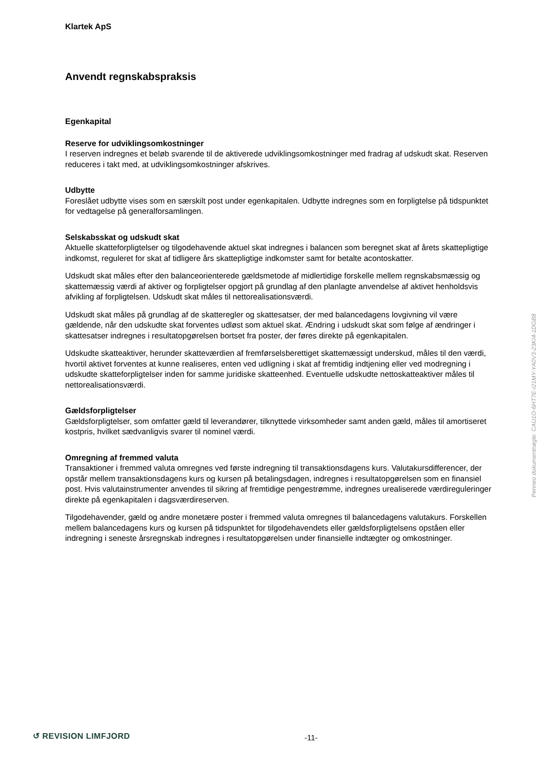Klartek ApS
Anvendt regnskabspraksis
Egenkapital
Reserve for udviklingsomkostninger
I reserven indregnes et beløb svarende til de aktiverede udviklingsomkostninger med fradrag af udskudt skat. Reserven reduceres i takt med, at udviklingsomkostninger afskrives.
Udbytte
Foreslået udbytte vises som en særskilt post under egenkapitalen. Udbytte indregnes som en forpligtelse på tidspunktet for vedtagelse på generalforsamlingen.
Selskabsskat og udskudt skat
Aktuelle skatteforpligtelser og tilgodehavende aktuel skat indregnes i balancen som beregnet skat af årets skattepligtige indkomst, reguleret for skat af tidligere års skattepligtige indkomster samt for betalte acontoskatter.
Udskudt skat måles efter den balanceorienterede gældsmetode af midlertidige forskelle mellem regnskabsmæssig og skattemæssig værdi af aktiver og forpligtelser opgjort på grundlag af den planlagte anvendelse af aktivet henholdsvis afvikling af forpligtelsen. Udskudt skat måles til nettorealisationsværdi.
Udskudt skat måles på grundlag af de skatteregler og skattesatser, der med balancedagens lovgivning vil være gældende, når den udskudte skat forventes udløst som aktuel skat. Ændring i udskudt skat som følge af ændringer i skattesatser indregnes i resultatopgørelsen bortset fra poster, der føres direkte på egenkapitalen.
Udskudte skatteaktiver, herunder skatteværdien af fremførselsberettiget skattemæssigt underskud, måles til den værdi, hvortil aktivet forventes at kunne realiseres, enten ved udligning i skat af fremtidig indtjening eller ved modregning i udskudte skatteforpligtelser inden for samme juridiske skatteenhed. Eventuelle udskudte nettoskatteaktiver måles til nettorealisationsværdi.
Gældsforpligtelser
Gældsforpligtelser, som omfatter gæld til leverandører, tilknyttede virksomheder samt anden gæld, måles til amortiseret kostpris, hvilket sædvanligvis svarer til nominel værdi.
Omregning af fremmed valuta
Transaktioner i fremmed valuta omregnes ved første indregning til transaktionsdagens kurs. Valutakursdifferencer, der opstår mellem transaktionsdagens kurs og kursen på betalingsdagen, indregnes i resultatopgørelsen som en finansiel post. Hvis valutainstrumenter anvendes til sikring af fremtidige pengestrømme, indregnes urealiserede værdireguleringer direkte på egenkapitalen i dagsværdireserven.
Tilgodehavender, gæld og andre monetære poster i fremmed valuta omregnes til balancedagens valutakurs. Forskellen mellem balancedagens kurs og kursen på tidspunktet for tilgodehavendets eller gældsforpligtelsens opståen eller indregning i seneste årsregnskab indregnes i resultatopgørelsen under finansielle indtægter og omkostninger.
Penneo dokumentnøgle: CAU1O-6HT7E-I21MY-YA0V3-23KI4-1DGB8
↺ REVISION LIMFJORD -11-